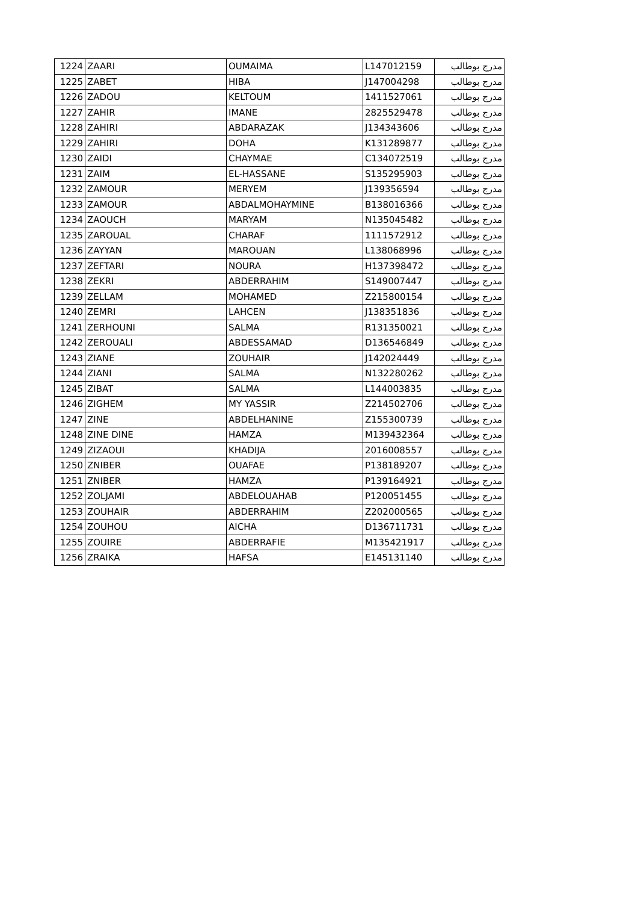| 1224 | ZAARI | OUMAIMA | L147012159 | مدرج بوطالب |
| 1225 | ZABET | HIBA | J147004298 | مدرج بوطالب |
| 1226 | ZADOU | KELTOUM | 1411527061 | مدرج بوطالب |
| 1227 | ZAHIR | IMANE | 2825529478 | مدرج بوطالب |
| 1228 | ZAHIRI | ABDARAZAK | J134343606 | مدرج بوطالب |
| 1229 | ZAHIRI | DOHA | K131289877 | مدرج بوطالب |
| 1230 | ZAIDI | CHAYMAE | C134072519 | مدرج بوطالب |
| 1231 | ZAIM | EL-HASSANE | S135295903 | مدرج بوطالب |
| 1232 | ZAMOUR | MERYEM | J139356594 | مدرج بوطالب |
| 1233 | ZAMOUR | ABDALMOHAYMINE | B138016366 | مدرج بوطالب |
| 1234 | ZAOUCH | MARYAM | N135045482 | مدرج بوطالب |
| 1235 | ZAROUAL | CHARAF | 1111572912 | مدرج بوطالب |
| 1236 | ZAYYAN | MAROUAN | L138068996 | مدرج بوطالب |
| 1237 | ZEFTARI | NOURA | H137398472 | مدرج بوطالب |
| 1238 | ZEKRI | ABDERRAHIM | S149007447 | مدرج بوطالب |
| 1239 | ZELLAM | MOHAMED | Z215800154 | مدرج بوطالب |
| 1240 | ZEMRI | LAHCEN | J138351836 | مدرج بوطالب |
| 1241 | ZERHOUNI | SALMA | R131350021 | مدرج بوطالب |
| 1242 | ZEROUALI | ABDESSAMAD | D136546849 | مدرج بوطالب |
| 1243 | ZIANE | ZOUHAIR | J142024449 | مدرج بوطالب |
| 1244 | ZIANI | SALMA | N132280262 | مدرج بوطالب |
| 1245 | ZIBAT | SALMA | L144003835 | مدرج بوطالب |
| 1246 | ZIGHEM | MY YASSIR | Z214502706 | مدرج بوطالب |
| 1247 | ZINE | ABDELHANINE | Z155300739 | مدرج بوطالب |
| 1248 | ZINE DINE | HAMZA | M139432364 | مدرج بوطالب |
| 1249 | ZIZAOUI | KHADIJA | 2016008557 | مدرج بوطالب |
| 1250 | ZNIBER | OUAFAE | P138189207 | مدرج بوطالب |
| 1251 | ZNIBER | HAMZA | P139164921 | مدرج بوطالب |
| 1252 | ZOLJAMI | ABDELOUAHAB | P120051455 | مدرج بوطالب |
| 1253 | ZOUHAIR | ABDERRAHIM | Z202000565 | مدرج بوطالب |
| 1254 | ZOUHOU | AICHA | D136711731 | مدرج بوطالب |
| 1255 | ZOUIRE | ABDERRAFIE | M135421917 | مدرج بوطالب |
| 1256 | ZRAIKA | HAFSA | E145131140 | مدرج بوطالب |